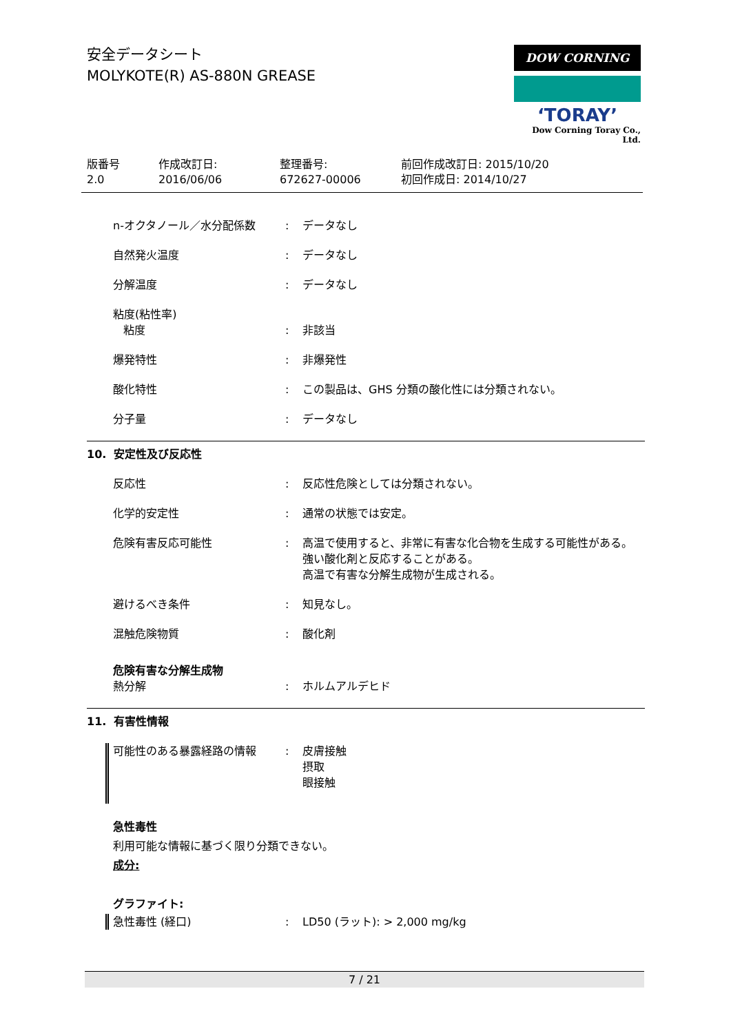安全データシート
MOLYKOTE(R) AS-880N GREASE
DOW CORNING
‘TORAY’
Dow Corning Toray Co., Ltd.
版番号
2.0
作成改訂日:
2016/06/06
整理番号:
672627-00006
前回作成改訂日: 2015/10/20
初回作成日: 2014/10/27
n-オクタノール／水分配係数 : データなし
自然発火温度 : データなし
分解温度 : データなし
粘度(粘性率)
粘度
:
非該当
爆発特性 : 非爆発性
酸化特性 : この製品は、GHS 分類の酸化性には分類されない。
分子量 : データなし
10. 安定性及び反応性
反応性 : 反応性危険としては分類されない。
化学的安定性 : 通常の状態では安定。
危険有害反応可能性 : 高温で使用すると、非常に有害な化合物を生成する可能性がある。
強い酸化剤と反応することがある。
高温で有害な分解生成物が生成される。
避けるべき条件 : 知見なし。
混触危険物質 : 酸化剤
危険有害な分解生成物
熱分解
:
ホルムアルデヒド
11. 有害性情報
可能性のある暴露経路の情報 : 皮膚接触
摂取
眼接触
急性毒性
利用可能な情報に基づく限り分類できない。
成分:
グラファイト:
急性毒性 (経口) : LD50 (ラット): > 2,000 mg/kg
7 / 21